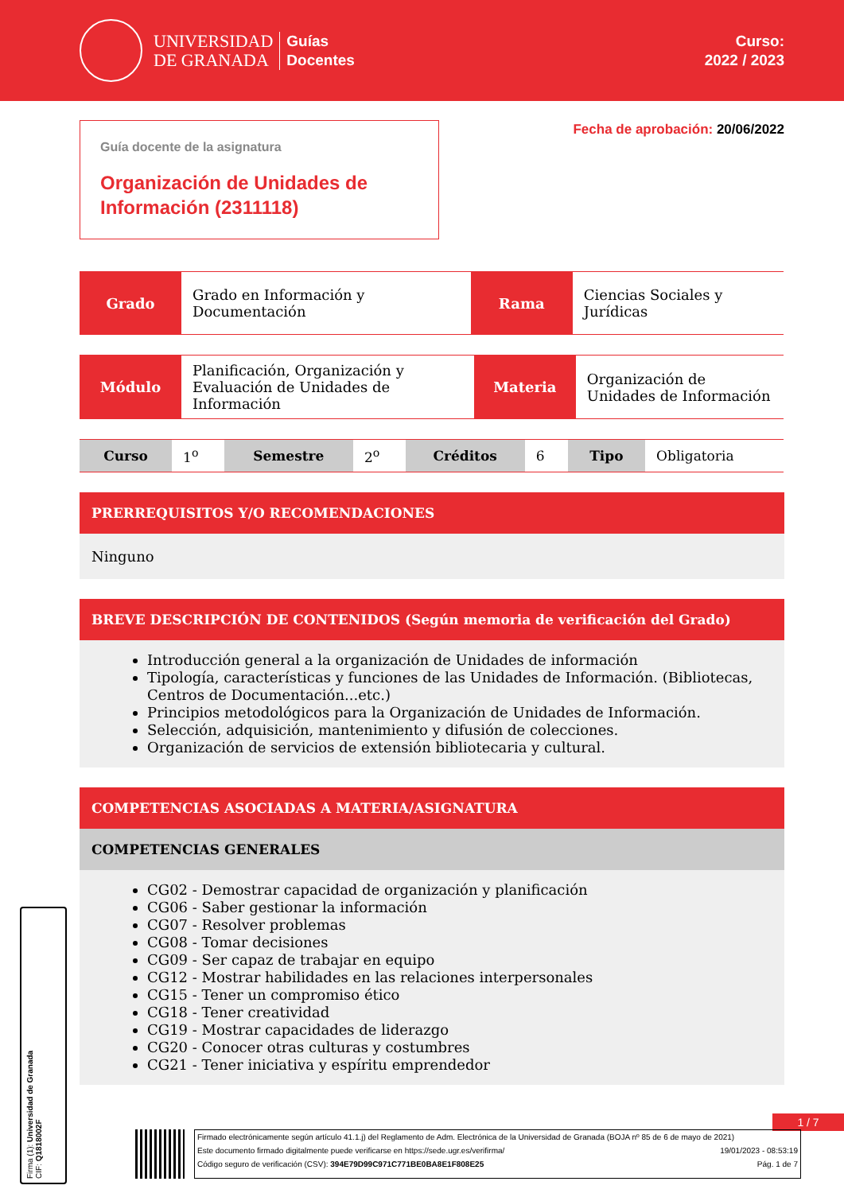UNIVERSIDAD
DE GRANADA
Guías
Docentes
Curso:
2022 / 2023
Guía docente de la asignatura
Organización de Unidades de Información (2311118)
Fecha de aprobación: 20/06/2022
| Grado | Grado en Información y Documentación | Rama | Ciencias Sociales y Jurídicas |
| Módulo | Planificación, Organización y Evaluación de Unidades de Información | Materia | Organización de Unidades de Información |
| Curso | 1<sup>o</sup> | Semestre | 2<sup>o</sup> | Créditos | 6 | Tipo | Obligatoria |
PRERREQUISITOS Y/O RECOMENDACIONES
Ninguno
BREVE DESCRIPCIÓN DE CONTENIDOS (Según memoria de verificación del Grado)
Introducción general a la organización de Unidades de información
Tipología, características y funciones de las Unidades de Información. (Bibliotecas, Centros de Documentación...etc.)
Principios metodológicos para la Organización de Unidades de Información.
Selección, adquisición, mantenimiento y difusión de colecciones.
Organización de servicios de extensión bibliotecaria y cultural.
COMPETENCIAS ASOCIADAS A MATERIA/ASIGNATURA
COMPETENCIAS GENERALES
CG02 - Demostrar capacidad de organización y planificación
CG06 - Saber gestionar la información
CG07 - Resolver problemas
CG08 - Tomar decisiones
CG09 - Ser capaz de trabajar en equipo
CG12 - Mostrar habilidades en las relaciones interpersonales
CG15 - Tener un compromiso ético
CG18 - Tener creatividad
CG19 - Mostrar capacidades de liderazgo
CG20 - Conocer otras culturas y costumbres
CG21 - Tener iniciativa y espíritu emprendedor
1 / 7
Firma (1): Universidad de Granada
CIF: Q1818002F
Firmado electrónicamente según artículo 41.1.j) del Reglamento de Adm. Electrónica de la Universidad de Granada (BOJA nº 85 de 6 de mayo de 2021)
Este documento firmado digitalmente puede verificarse en https://sede.ugr.es/verifirma/ 19/01/2023 - 08:53:19
Código seguro de verificación (CSV): 394E79D99C971C771BE0BA8E1F808E25 Pág. 1 de 7